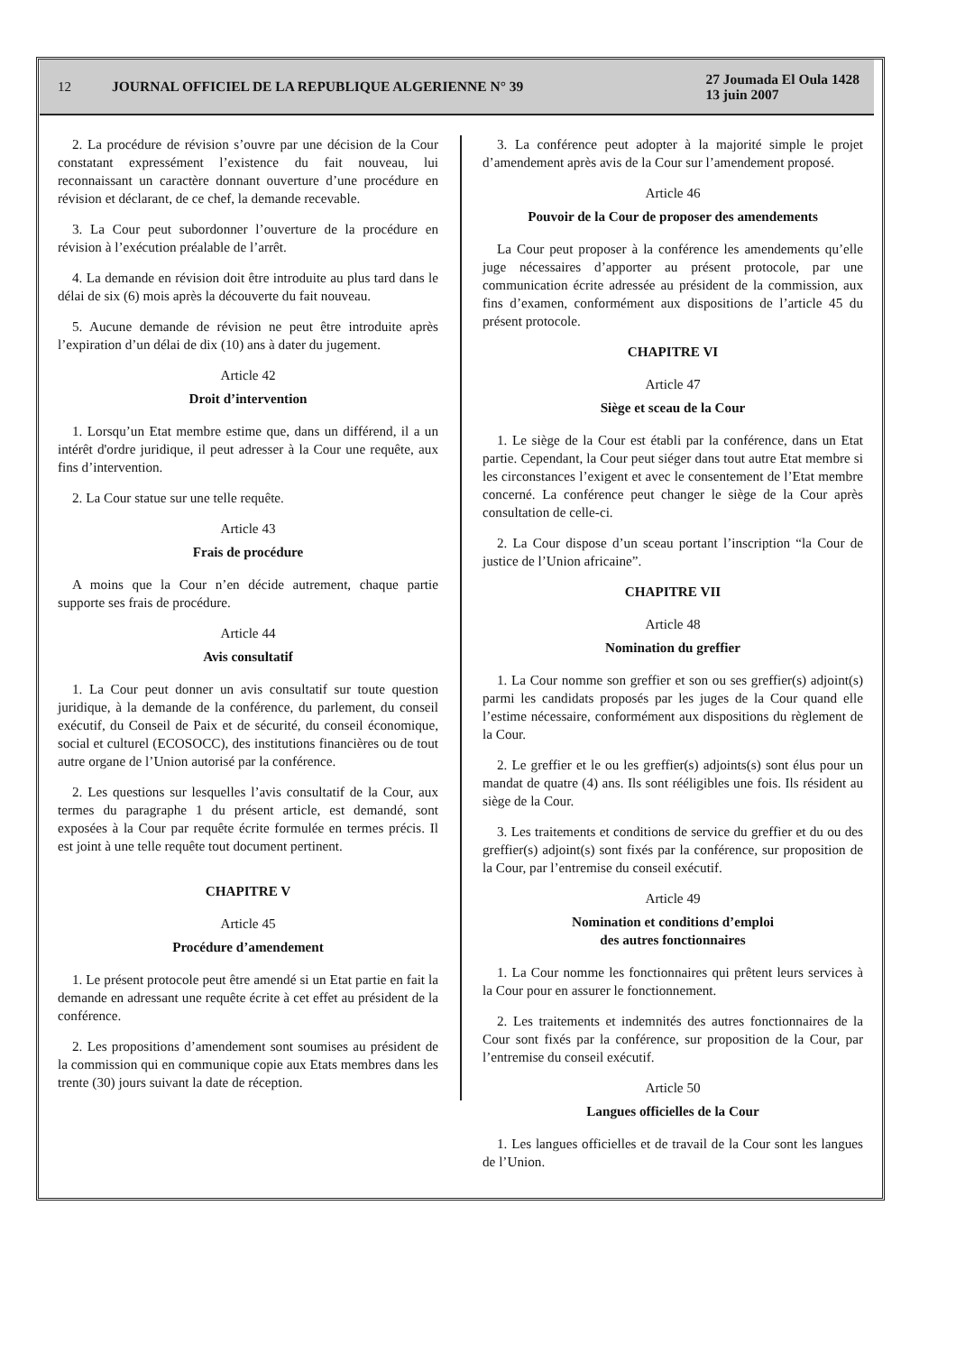12
JOURNAL OFFICIEL DE LA REPUBLIQUE ALGERIENNE N° 39
27 Joumada El Oula 1428
13 juin 2007
2. La procédure de révision s’ouvre par une décision de la Cour constatant expressément l’existence du fait nouveau, lui reconnaissant un caractère donnant ouverture d’une procédure en révision et déclarant, de ce chef, la demande recevable.
3. La Cour peut subordonner l’ouverture de la procédure en révision à l’exécution préalable de l’arrêt.
4. La demande en révision doit être introduite au plus tard dans le délai de six (6) mois après la découverte du fait nouveau.
5. Aucune demande de révision ne peut être introduite après l’expiration d’un délai de dix (10) ans à dater du jugement.
Article 42
Droit d’intervention
1. Lorsqu’un Etat membre estime que, dans un différend, il a un intérêt d'ordre juridique, il peut adresser à la Cour une requête, aux fins d’intervention.
2. La Cour statue sur une telle requête.
Article 43
Frais de procédure
A moins que la Cour n’en décide autrement, chaque partie supporte ses frais de procédure.
Article 44
Avis consultatif
1. La Cour peut donner un avis consultatif sur toute question juridique, à la demande de la conférence, du parlement, du conseil exécutif, du Conseil de Paix et de sécurité, du conseil économique, social et culturel (ECOSOCC), des institutions financières ou de tout autre organe de l’Union autorisé par la conférence.
2. Les questions sur lesquelles l’avis consultatif de la Cour, aux termes du paragraphe 1 du présent article, est demandé, sont exposées à la Cour par requête écrite formulée en termes précis. Il est joint à une telle requête tout document pertinent.
CHAPITRE V
Article 45
Procédure d’amendement
1. Le présent protocole peut être amendé si un Etat partie en fait la demande en adressant une requête écrite à cet effet au président de la conférence.
2. Les propositions d’amendement sont soumises au président de la commission qui en communique copie aux Etats membres dans les trente (30) jours suivant la date de réception.
3. La conférence peut adopter à la majorité simple le projet d’amendement après avis de la Cour sur l’amendement proposé.
Article 46
Pouvoir de la Cour de proposer des amendements
La Cour peut proposer à la conférence les amendements qu’elle juge nécessaires d’apporter au présent protocole, par une communication écrite adressée au président de la commission, aux fins d’examen, conformément aux dispositions de l’article 45 du présent protocole.
CHAPITRE VI
Article 47
Siège et sceau de la Cour
1. Le siège de la Cour est établi par la conférence, dans un Etat partie. Cependant, la Cour peut siéger dans tout autre Etat membre si les circonstances l’exigent et avec le consentement de l’Etat membre concerné. La conférence peut changer le siège de la Cour après consultation de celle-ci.
2. La Cour dispose d’un sceau portant l’inscription “la Cour de justice de l’Union africaine”.
CHAPITRE VII
Article 48
Nomination du greffier
1. La Cour nomme son greffier et son ou ses greffier(s) adjoint(s) parmi les candidats proposés par les juges de la Cour quand elle l’estime nécessaire, conformément aux dispositions du règlement de la Cour.
2. Le greffier et le ou les greffier(s) adjoints(s) sont élus pour un mandat de quatre (4) ans. Ils sont rééligibles une fois. Ils résident au siège de la Cour.
3. Les traitements et conditions de service du greffier et du ou des greffier(s) adjoint(s) sont fixés par la conférence, sur proposition de la Cour, par l’entremise du conseil exécutif.
Article 49
Nomination et conditions d’emploi
des autres fonctionnaires
1. La Cour nomme les fonctionnaires qui prêtent leurs services à la Cour pour en assurer le fonctionnement.
2. Les traitements et indemnités des autres fonctionnaires de la Cour sont fixés par la conférence, sur proposition de la Cour, par l’entremise du conseil exécutif.
Article 50
Langues officielles de la Cour
1. Les langues officielles et de travail de la Cour sont les langues de l’Union.